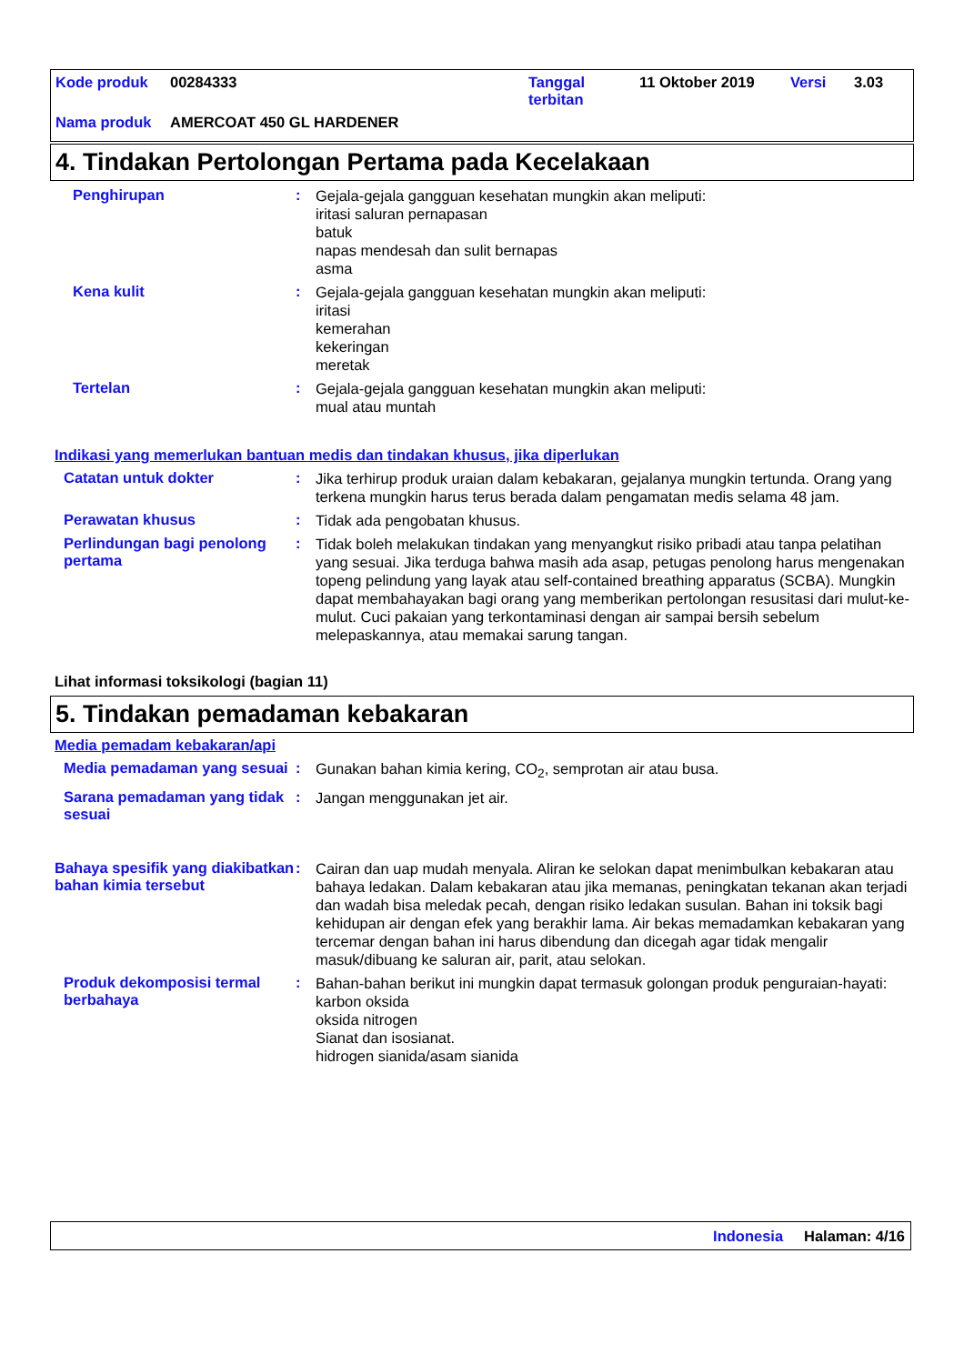Kode produk 00284333 Tanggal
terbitan 11 Oktober 2019 Versi 3.03
Nama produk AMERCOAT 450 GL HARDENER
4. Tindakan Pertolongan Pertama pada Kecelakaan
Penghirupan :
Gejala-gejala gangguan kesehatan mungkin akan meliputi:
iritasi saluran pernapasan
batuk
napas mendesah dan sulit bernapas
asma
Kena kulit :
Gejala-gejala gangguan kesehatan mungkin akan meliputi:
iritasi
kemerahan
kekeringan
meretak
Tertelan :
Gejala-gejala gangguan kesehatan mungkin akan meliputi:
mual atau muntah
Indikasi yang memerlukan bantuan medis dan tindakan khusus, jika diperlukan
Catatan untuk dokter :
Jika terhirup produk uraian dalam kebakaran, gejalanya mungkin tertunda. Orang yang terkena mungkin harus terus berada dalam pengamatan medis selama 48 jam.
Perawatan khusus :
Tidak ada pengobatan khusus.
Perlindungan bagi penolong pertama
:
Tidak boleh melakukan tindakan yang menyangkut risiko pribadi atau tanpa pelatihan yang sesuai. Jika terduga bahwa masih ada asap, petugas penolong harus mengenakan topeng pelindung yang layak atau self-contained breathing apparatus (SCBA). Mungkin dapat membahayakan bagi orang yang memberikan pertolongan resusitasi dari mulut-ke-mulut. Cuci pakaian yang terkontaminasi dengan air sampai bersih sebelum melepaskannya, atau memakai sarung tangan.
Lihat informasi toksikologi (bagian 11)
5. Tindakan pemadaman kebakaran
Media pemadam kebakaran/api
Media pemadaman yang sesuai
:
Gunakan bahan kimia kering, CO<sub>2</sub>, semprotan air atau busa.
Sarana pemadaman yang tidak sesuai
:
Jangan menggunakan jet air.
Bahaya spesifik yang diakibatkan bahan kimia tersebut
:
Cairan dan uap mudah menyala. Aliran ke selokan dapat menimbulkan kebakaran atau bahaya ledakan. Dalam kebakaran atau jika memanas, peningkatan tekanan akan terjadi dan wadah bisa meledak pecah, dengan risiko ledakan susulan. Bahan ini toksik bagi kehidupan air dengan efek yang berakhir lama. Air bekas memadamkan kebakaran yang tercemar dengan bahan ini harus dibendung dan dicegah agar tidak mengalir masuk/dibuang ke saluran air, parit, atau selokan.
Produk dekomposisi termal berbahaya
:
Bahan-bahan berikut ini mungkin dapat termasuk golongan produk penguraian-hayati:
karbon oksida
oksida nitrogen
Sianat dan isosianat.
hidrogen sianida/asam sianida
Indonesia Halaman: 4/16